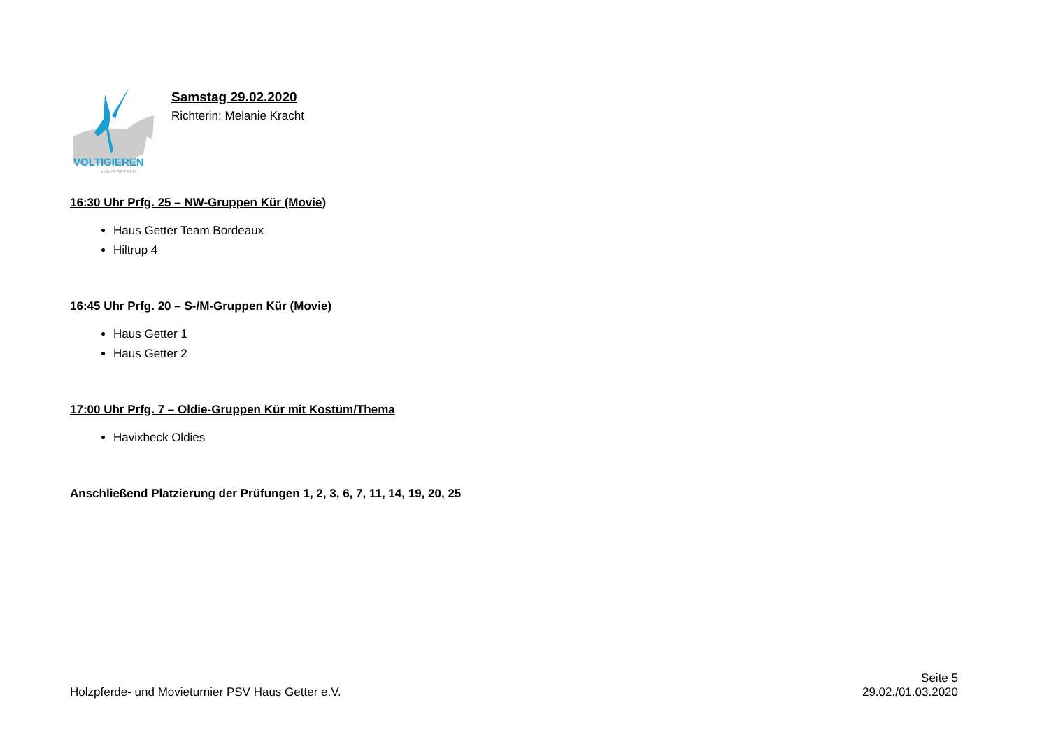VOLTIGIEREN
HAUS GETTER
Samstag 29.02.2020
Richterin: Melanie Kracht
16:30 Uhr Prfg. 25 – NW-Gruppen Kür (Movie)
Haus Getter Team Bordeaux
Hiltrup 4
16:45 Uhr Prfg. 20 – S-/M-Gruppen Kür (Movie)
Haus Getter 1
Haus Getter 2
17:00 Uhr Prfg. 7 – Oldie-Gruppen Kür mit Kostüm/Thema
Havixbeck Oldies
Anschließend Platzierung der Prüfungen 1, 2, 3, 6, 7, 11, 14, 19, 20, 25
Holzpferde- und Movieturnier PSV Haus Getter e.V.
Seite 5
29.02./01.03.2020